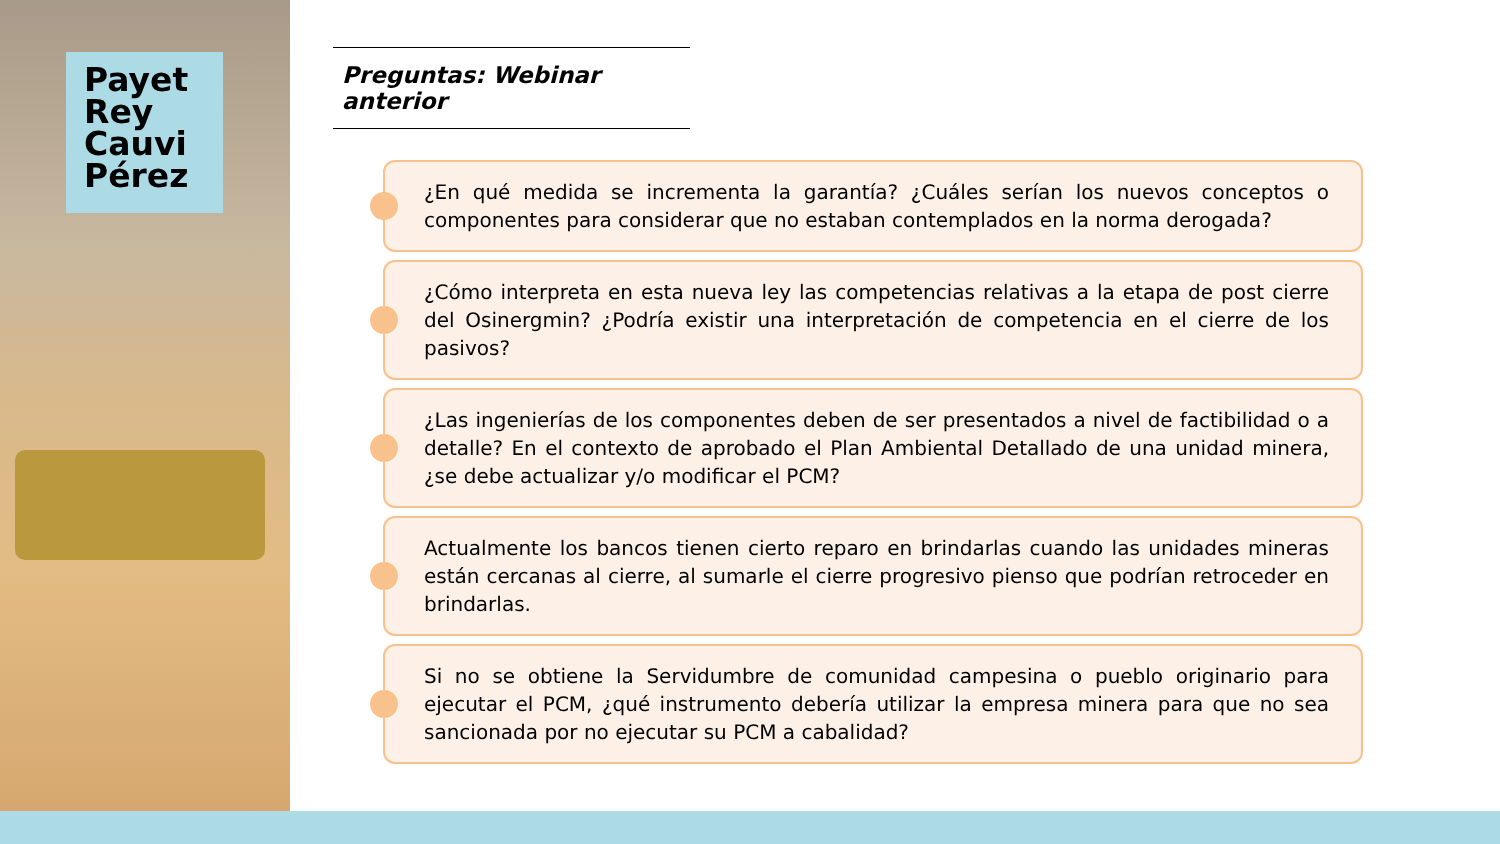Payet
Rey
Cauvi
Pérez
Preguntas: Webinar anterior
¿En qué medida se incrementa la garantía? ¿Cuáles serían los nuevos conceptos o componentes para considerar que no estaban contemplados en la norma derogada?
¿Cómo interpreta en esta nueva ley las competencias relativas a la etapa de post cierre del Osinergmin? ¿Podría existir una interpretación de competencia en el cierre de los pasivos?
¿Las ingenierías de los componentes deben de ser presentados a nivel de factibilidad o a detalle? En el contexto de aprobado el Plan Ambiental Detallado de una unidad minera, ¿se debe actualizar y/o modificar el PCM?
Actualmente los bancos tienen cierto reparo en brindarlas cuando las unidades mineras están cercanas al cierre, al sumarle el cierre progresivo pienso que podrían retroceder en brindarlas.
Si no se obtiene la Servidumbre de comunidad campesina o pueblo originario para ejecutar el PCM, ¿qué instrumento debería utilizar la empresa minera para que no sea sancionada por no ejecutar su PCM a cabalidad?